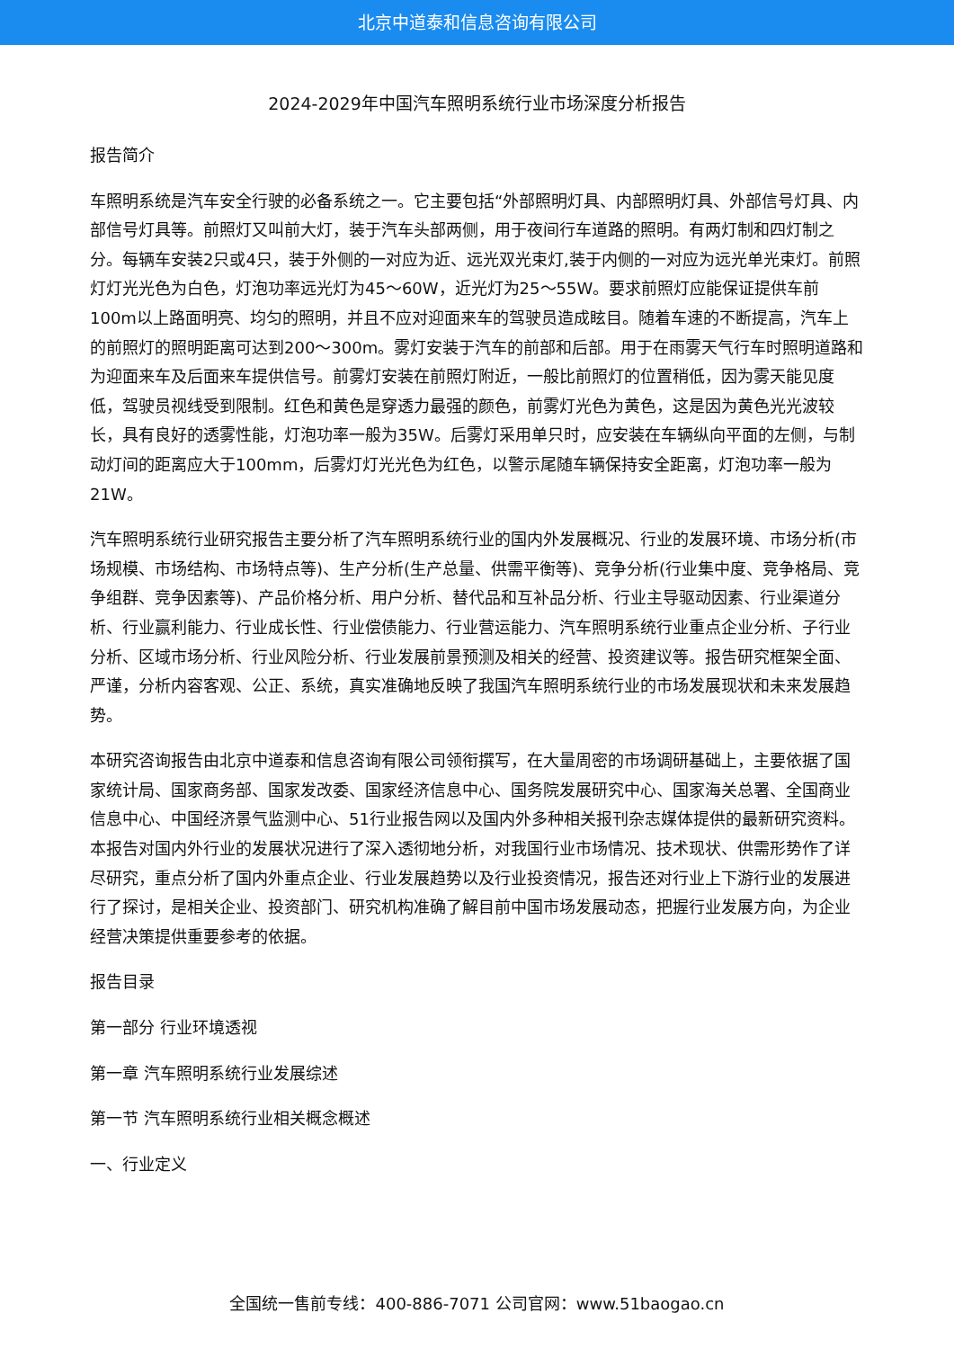北京中道泰和信息咨询有限公司
2024-2029年中国汽车照明系统行业市场深度分析报告
报告简介
车照明系统是汽车安全行驶的必备系统之一。它主要包括“外部照明灯具、内部照明灯具、外部信号灯具、内部信号灯具等。前照灯又叫前大灯，装于汽车头部两侧，用于夜间行车道路的照明。有两灯制和四灯制之分。每辆车安装2只或4只，装于外侧的一对应为近、远光双光束灯,装于内侧的一对应为远光单光束灯。前照灯灯光光色为白色，灯泡功率远光灯为45～60W，近光灯为25～55W。要求前照灯应能保证提供车前100m以上路面明亮、均匀的照明，并且不应对迎面来车的驾驶员造成眩目。随着车速的不断提高，汽车上的前照灯的照明距离可达到200～300m。雾灯安装于汽车的前部和后部。用于在雨雾天气行车时照明道路和为迎面来车及后面来车提供信号。前雾灯安装在前照灯附近，一般比前照灯的位置稍低，因为雾天能见度低，驾驶员视线受到限制。红色和黄色是穿透力最强的颜色，前雾灯光色为黄色，这是因为黄色光光波较长，具有良好的透雾性能，灯泡功率一般为35W。后雾灯采用单只时，应安装在车辆纵向平面的左侧，与制动灯间的距离应大于100mm，后雾灯灯光光色为红色，以警示尾随车辆保持安全距离，灯泡功率一般为21W。
汽车照明系统行业研究报告主要分析了汽车照明系统行业的国内外发展概况、行业的发展环境、市场分析(市场规模、市场结构、市场特点等)、生产分析(生产总量、供需平衡等)、竞争分析(行业集中度、竞争格局、竞争组群、竞争因素等)、产品价格分析、用户分析、替代品和互补品分析、行业主导驱动因素、行业渠道分析、行业赢利能力、行业成长性、行业偿债能力、行业营运能力、汽车照明系统行业重点企业分析、子行业分析、区域市场分析、行业风险分析、行业发展前景预测及相关的经营、投资建议等。报告研究框架全面、严谨，分析内容客观、公正、系统，真实准确地反映了我国汽车照明系统行业的市场发展现状和未来发展趋势。
本研究咨询报告由北京中道泰和信息咨询有限公司领衔撰写，在大量周密的市场调研基础上，主要依据了国家统计局、国家商务部、国家发改委、国家经济信息中心、国务院发展研究中心、国家海关总署、全国商业信息中心、中国经济景气监测中心、51行业报告网以及国内外多种相关报刊杂志媒体提供的最新研究资料。本报告对国内外行业的发展状况进行了深入透彻地分析，对我国行业市场情况、技术现状、供需形势作了详尽研究，重点分析了国内外重点企业、行业发展趋势以及行业投资情况，报告还对行业上下游行业的发展进行了探讨，是相关企业、投资部门、研究机构准确了解目前中国市场发展动态，把握行业发展方向，为企业经营决策提供重要参考的依据。
报告目录
第一部分 行业环境透视
第一章 汽车照明系统行业发展综述
第一节 汽车照明系统行业相关概念概述
一、行业定义
全国统一售前专线：400-886-7071 公司官网：www.51baogao.cn